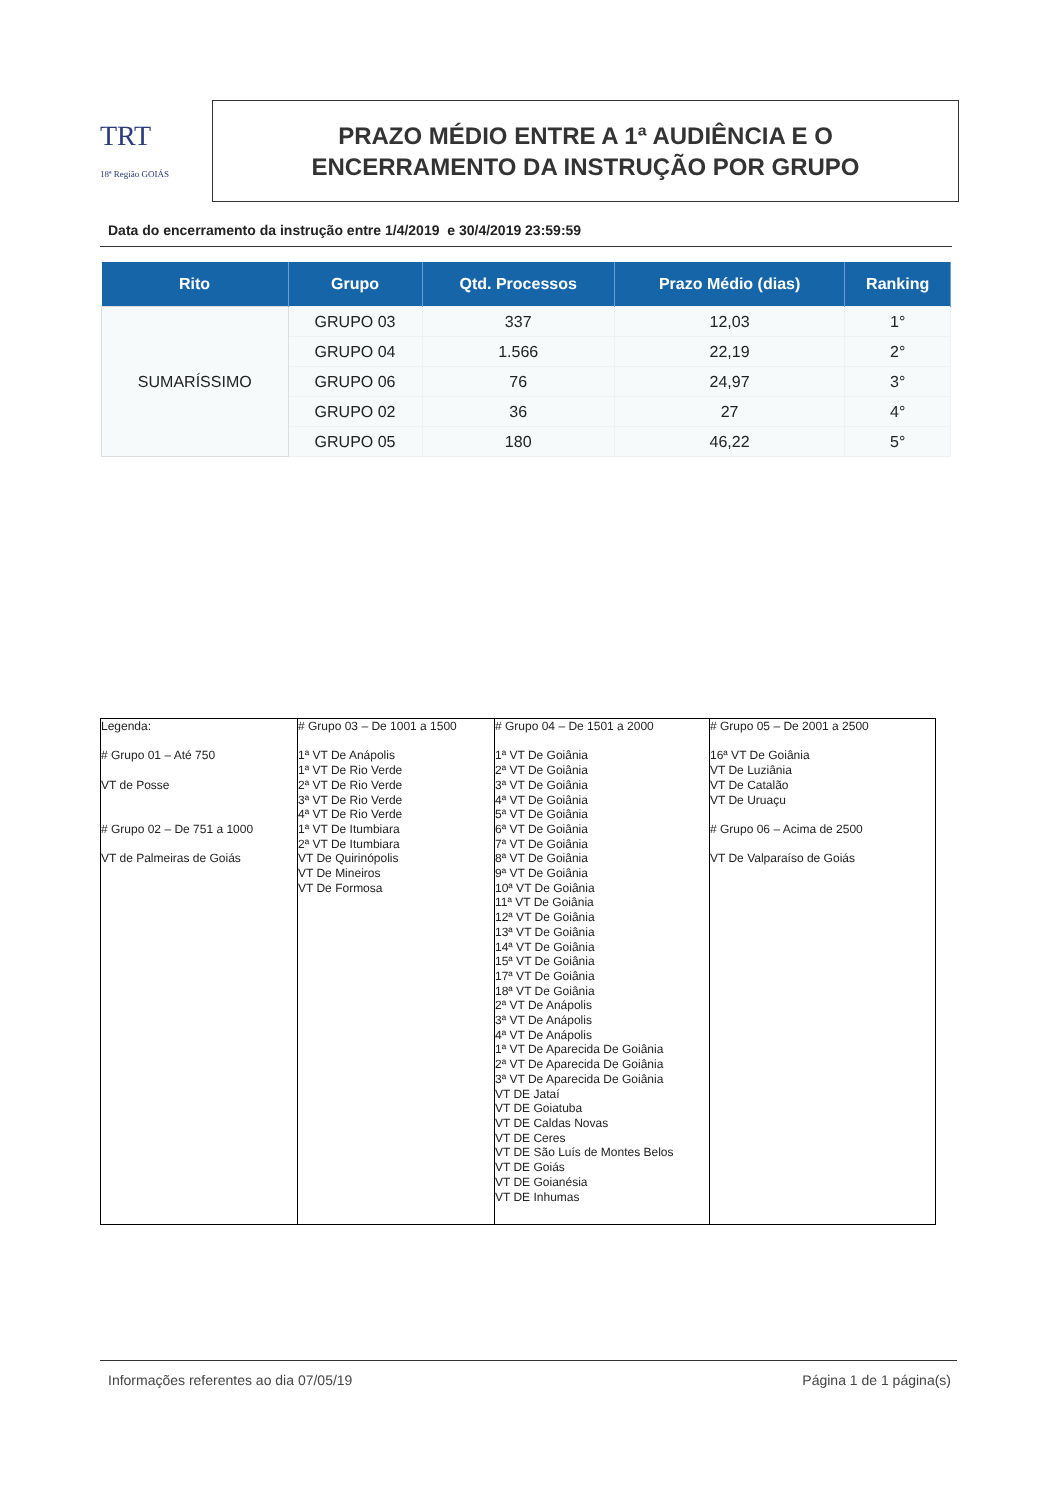TRT
18ª Região GOIÁS
PRAZO MÉDIO ENTRE A 1ª AUDIÊNCIA E O
ENCERRAMENTO DA INSTRUÇÃO POR GRUPO
Data do encerramento da instrução entre 1/4/2019 e 30/4/2019 23:59:59
| Rito | Grupo | Qtd. Processos | Prazo Médio (dias) | Ranking |
| --- | --- | --- | --- | --- |
| SUMARÍSSIMO | GRUPO 03 | 337 | 12,03 | 1° |
| | GRUPO 04 | 1.566 | 22,19 | 2° |
| | GRUPO 06 | 76 | 24,97 | 3° |
| | GRUPO 02 | 36 | 27 | 4° |
| | GRUPO 05 | 180 | 46,22 | 5° |
| Legenda: # Grupo 01 – Até 750 VT de Posse # Grupo 02 – De 751 a 1000 VT de Palmeiras de Goiás | # Grupo 03 – De 1001 a 1500 1ª VT De Anápolis 1ª VT De Rio Verde 2ª VT De Rio Verde 3ª VT De Rio Verde 4ª VT De Rio Verde 1ª VT De Itumbiara 2ª VT De Itumbiara VT De Quirinópolis VT De Mineiros VT De Formosa | # Grupo 04 – De 1501 a 2000 1ª VT De Goiânia 2ª VT De Goiânia 3ª VT De Goiânia 4ª VT De Goiânia 5ª VT De Goiânia 6ª VT De Goiânia 7ª VT De Goiânia 8ª VT De Goiânia 9ª VT De Goiânia 10ª VT De Goiânia 11ª VT De Goiânia 12ª VT De Goiânia 13ª VT De Goiânia 14ª VT De Goiânia 15ª VT De Goiânia 17ª VT De Goiânia 18ª VT De Goiânia 2ª VT De Anápolis 3ª VT De Anápolis 4ª VT De Anápolis 1ª VT De Aparecida De Goiânia 2ª VT De Aparecida De Goiânia 3ª VT De Aparecida De Goiânia VT DE Jataí VT DE Goiatuba VT DE Caldas Novas VT DE Ceres VT DE São Luís de Montes Belos VT DE Goiás VT DE Goianésia VT DE Inhumas | # Grupo 05 – De 2001 a 2500 16ª VT De Goiânia VT De Luziânia VT De Catalão VT De Uruaçu # Grupo 06 – Acima de 2500 VT De Valparaíso de Goiás |
Informações referentes ao dia 07/05/19 Página 1 de 1 página(s)